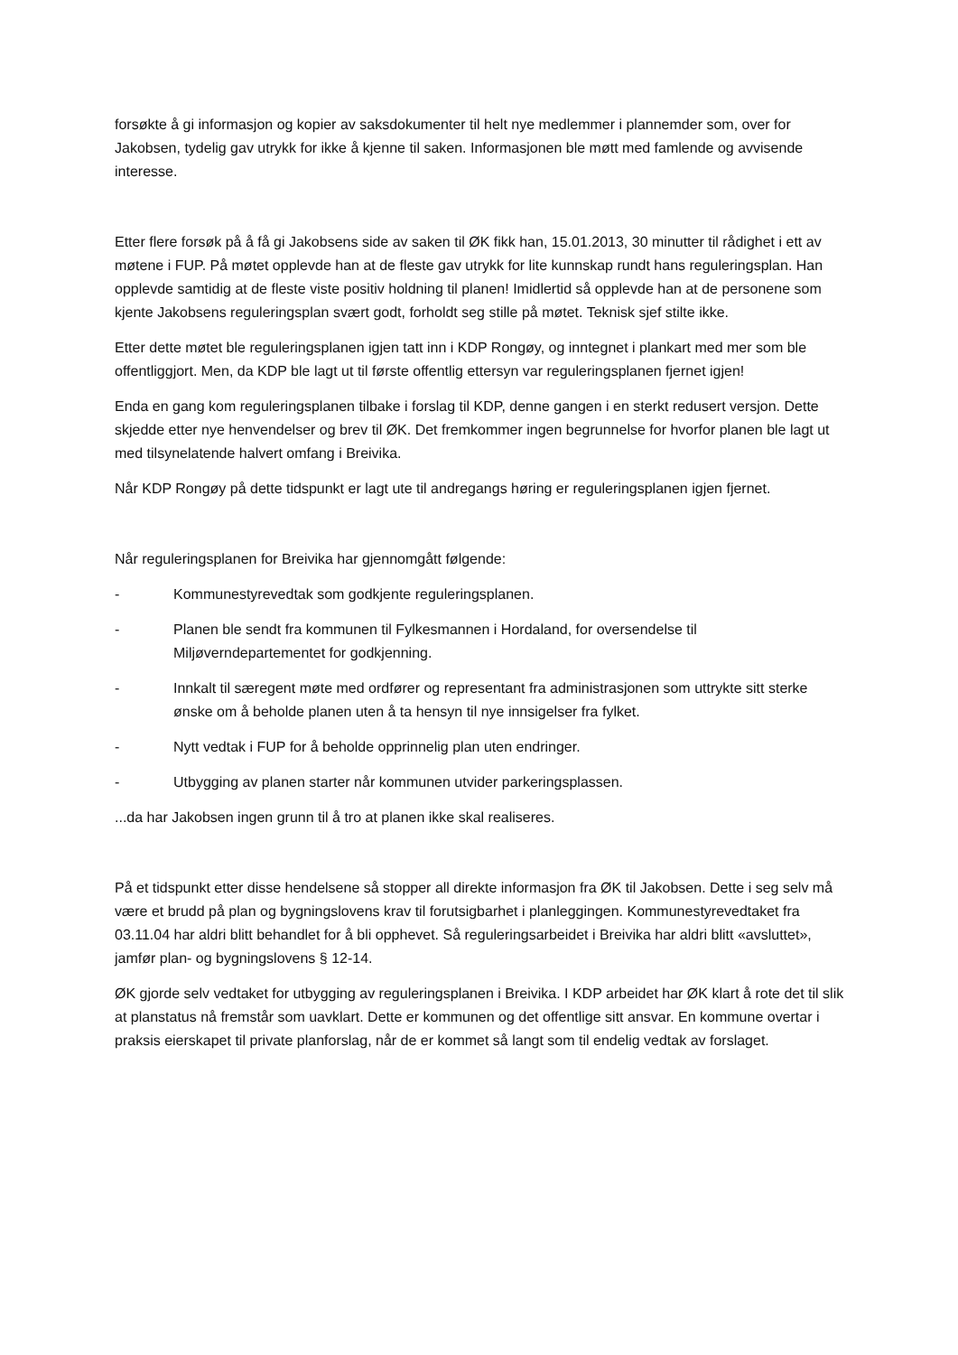forsøkte å gi informasjon og kopier av saksdokumenter til helt nye medlemmer i plannemder som, over for Jakobsen, tydelig gav utrykk for ikke å kjenne til saken. Informasjonen ble møtt med famlende og avvisende interesse.
Etter flere forsøk på å få gi Jakobsens side av saken til ØK fikk han, 15.01.2013, 30 minutter til rådighet i ett av møtene i FUP. På møtet opplevde han at de fleste gav utrykk for lite kunnskap rundt hans reguleringsplan. Han opplevde samtidig at de fleste viste positiv holdning til planen! Imidlertid så opplevde han at de personene som kjente Jakobsens reguleringsplan svært godt, forholdt seg stille på møtet. Teknisk sjef stilte ikke.
Etter dette møtet ble reguleringsplanen igjen tatt inn i KDP Rongøy, og inntegnet i plankart med mer som ble offentliggjort. Men, da KDP ble lagt ut til første offentlig ettersyn var reguleringsplanen fjernet igjen!
Enda en gang kom reguleringsplanen tilbake i forslag til KDP, denne gangen i en sterkt redusert versjon. Dette skjedde etter nye henvendelser og brev til ØK. Det fremkommer ingen begrunnelse for hvorfor planen ble lagt ut med tilsynelatende halvert omfang i Breivika.
Når KDP Rongøy på dette tidspunkt er lagt ute til andregangs høring er reguleringsplanen igjen fjernet.
Når reguleringsplanen for Breivika har gjennomgått følgende:
- Kommunestyrevedtak som godkjente reguleringsplanen.
- Planen ble sendt fra kommunen til Fylkesmannen i Hordaland, for oversendelse til Miljøverndepartementet for godkjenning.
- Innkalt til særegent møte med ordfører og representant fra administrasjonen som uttrykte sitt sterke ønske om å beholde planen uten å ta hensyn til nye innsigelser fra fylket.
- Nytt vedtak i FUP for å beholde opprinnelig plan uten endringer.
- Utbygging av planen starter når kommunen utvider parkeringsplassen.
...da har Jakobsen ingen grunn til å tro at planen ikke skal realiseres.
På et tidspunkt etter disse hendelsene så stopper all direkte informasjon fra ØK til Jakobsen. Dette i seg selv må være et brudd på plan og bygningslovens krav til forutsigbarhet i planleggingen. Kommunestyrevedtaket fra 03.11.04 har aldri blitt behandlet for å bli opphevet. Så reguleringsarbeidet i Breivika har aldri blitt «avsluttet», jamfør plan- og bygningslovens § 12-14.
ØK gjorde selv vedtaket for utbygging av reguleringsplanen i Breivika. I KDP arbeidet har ØK klart å rote det til slik at planstatus nå fremstår som uavklart. Dette er kommunen og det offentlige sitt ansvar. En kommune overtar i praksis eierskapet til private planforslag, når de er kommet så langt som til endelig vedtak av forslaget.